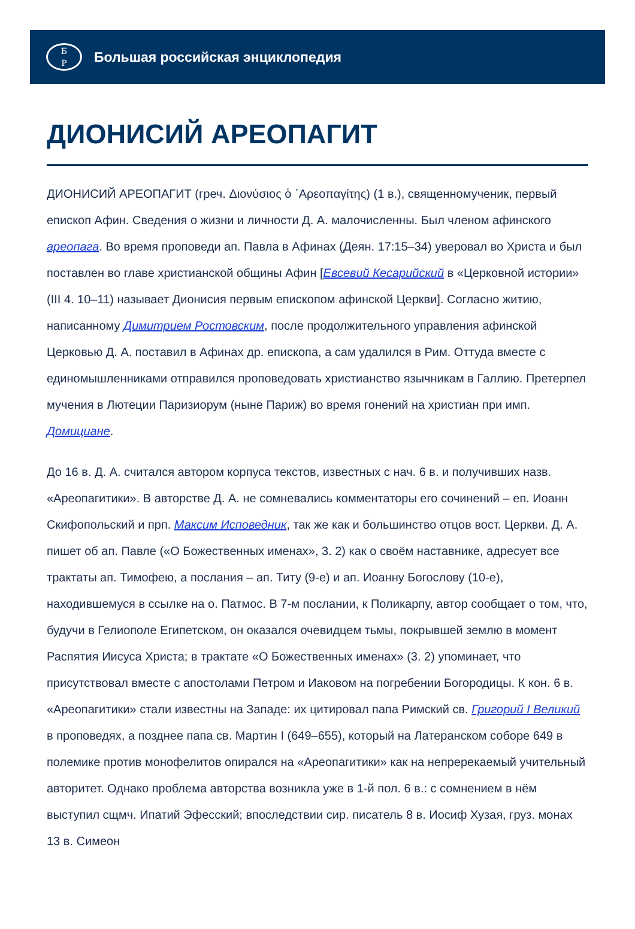Б
Р
Большая российская энциклопедия
ДИОНИСИЙ АРЕОПАГИТ
ДИОНИСИЙ АРЕОПАГИТ (греч. Διονύσιος ὁ ᾿Αρεοπαγίτης) (1 в.), священномученик, первый епископ Афин. Сведения о жизни и личности Д. А. малочисленны. Был членом афинского ареопага. Во время проповеди ап. Павла в Афинах (Деян. 17:15–34) уверовал во Христа и был поставлен во главе христианской общины Афин [Евсевий Кесарийский в «Церковной истории» (III 4. 10–11) называет Дионисия первым епископом афинской Церкви]. Согласно житию, написанному Димитрием Ростовским, после продолжительного управления афинской Церковью Д. А. поставил в Афинах др. епископа, а сам удалился в Рим. Оттуда вместе с единомышленниками отправился проповедовать христианство язычникам в Галлию. Претерпел мучения в Лютеции Паризиорум (ныне Париж) во время гонений на христиан при имп. Домициане.
До 16 в. Д. А. считался автором корпуса текстов, известных с нач. 6 в. и получивших назв. «Ареопагитики». В авторстве Д. А. не сомневались комментаторы его сочинений – еп. Иоанн Скифопольский и прп. Максим Исповедник, так же как и большинство отцов вост. Церкви. Д. А. пишет об ап. Павле («О Божественных именах», 3. 2) как о своём наставнике, адресует все трактаты ап. Тимофею, а послания – ап. Титу (9-е) и ап. Иоанну Богослову (10-е), находившемуся в ссылке на о. Патмос. В 7-м послании, к Поликарпу, автор сообщает о том, что, будучи в Гелиополе Египетском, он оказался очевидцем тьмы, покрывшей землю в момент Распятия Иисуса Христа; в трактате «О Божественных именах» (3. 2) упоминает, что присутствовал вместе с апостолами Петром и Иаковом на погребении Богородицы. К кон. 6 в. «Ареопагитики» стали известны на Западе: их цитировал папа Римский св. Григорий I Великий в проповедях, а позднее папа св. Мартин I (649–655), который на Латеранском соборе 649 в полемике против монофелитов опирался на «Ареопагитики» как на непререкаемый учительный авторитет. Однако проблема авторства возникла уже в 1-й пол. 6 в.: с сомнением в нём выступил сщмч. Ипатий Эфесский; впоследствии сир. писатель 8 в. Иосиф Хузая, груз. монах 13 в. Симеон